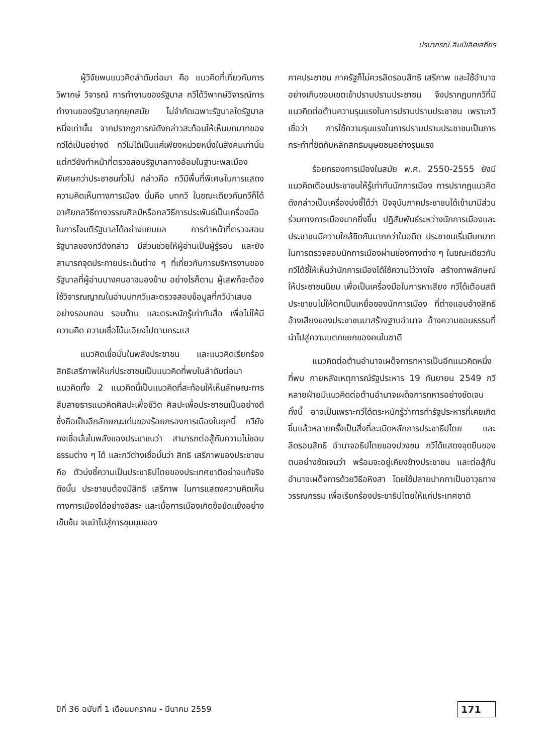ปรมาภรณ์ ลิมป์เลิศเสถียร
ผู้วิจัยพบแนวคิดลำดับต่อมา คือ แนวคิดที่เกี่ยวกับการวิพากษ์ วิจารณ์ การทำงานของรัฐบาล กวีได้วิพากษ์วิจารณ์การทำงานของรัฐบาลทุกยุคสมัย ไม่จำกัดเฉพาะรัฐบาลใดรัฐบาลหนึ่งเท่านั้น จากปรากฏการณ์ดังกล่าวสะท้อนให้เห็นบทบาทของกวีได้เป็นอย่างดี กวีไม่ได้เป็นแค่เพียงหน่วยหนึ่งในสังคมเท่านั้น แต่กวียังทำหน้าที่ตรวจสอบรัฐบาลทางอ้อมในฐานะพลเมืองพิเศษกว่าประชาชนทั่วไป กล่าวคือ กวีมีพื้นที่พิเศษในการแสดงความคิดเห็นทางการเมือง นั่นคือ บทกวี ในขณะเดียวกันกวีก็ได้อาศัยกลวิธีทางวรรณศิลป์หรือกลวิธีการประพันธ์เป็นเครื่องมือในการโจมตีรัฐบาลได้อย่างแยบยล การทำหน้าที่ตรวจสอบรัฐบาลของกวีดังกล่าว มีส่วนช่วยให้ผู้อ่านเป็นผู้รู้รอบ และยังสามารถจุดประกายประเด็นต่าง ๆ ที่เกี่ยวกับการบริหารงานของรัฐบาลที่ผู้อ่านบางคนอาจมองข้าม อย่างไรก็ตาม ผู้เสพก็จะต้องใช้วิจารณญาณในอ่านบทกวีและตรวจสอบข้อมูลที่กวีนำเสนออย่างรอบคอบ รอบด้าน และตระหนักรู้เท่าทันสื่อ เพื่อไม่ให้มีความคิด ความเชื่อโน้มเอียงไปตามกระแส
แนวคิดเชื่อมั่นในพลังประชาชน และแนวคิดเรียกร้องสิทธิเสรีภาพให้แก่ประชาชนเป็นแนวคิดที่พบในลำดับต่อมา แนวคิดทั้ง 2 แนวคิดนี้เป็นแนวคิดที่สะท้อนให้เห็นลักษณะการสืบสายธารแนวคิดศิลปะเพื่อชีวิต ศิลปะเพื่อประชาชนเป็นอย่างดี ซึ่งถือเป็นอีกลักษณะเด่นของร้อยกรองการเมืองในยุคนี้ กวียังคงเชื่อมั่นในพลังของประชาชนว่า สามารถต่อสู้กับความไม่ชอบธรรมต่าง ๆ ได้ และกวีต่างเชื่อมั่นว่า สิทธิ เสรีภาพของประชาชน คือ ตัวบ่งชี้ความเป็นประชาธิปไตยของประเทศชาติอย่างแท้จริง ดังนั้น ประชาชนต้องมีสิทธิ เสรีภาพ ในการแสดงความคิดเห็นทางการเมืองได้อย่างอิสระ และเมื่อการเมืองเกิดข้อขัดแย้งอย่างเข้มข้น จนนำไปสู่การชุมนุมของ
ภาคประชาชน ภาครัฐก็ไม่ควรลิดรอนสิทธิ เสรีภาพ และใช้อำนาจอย่างเกินขอบเขตเข้าปราบปรามประชาชน จึงปรากฏบทกวีที่มีแนวคิดต่อต้านความรุนแรงในการปราบปรามประชาชน เพราะกวีเชื่อว่า การใช้ความรุนแรงในการปราบปรามประชาชนเป็นการกระทำที่ขัดกับหลักสิทธิมนุษยชนอย่างรุนแรง
ร้อยกรองการเมืองในสมัย พ.ศ. 2550-2555 ยังมีแนวคิดเตือนประชาชนให้รู้เท่าทันนักการเมือง การปรากฏแนวคิดดังกล่าวเป็นเครื่องบ่งชี้ได้ว่า ปัจจุบันภาคประชาชนได้เข้ามามีส่วนร่วมทางการเมืองมากยิ่งขึ้น ปฏิสัมพันธ์ระหว่างนักการเมืองและประชาชนมีความใกล้ชิดกันมากกว่าในอดีต ประชาชนเริ่มมีบทบาทในการตรวจสอบนักการเมืองผ่านช่องทางต่าง ๆ ในขณะเดียวกัน กวีได้ชี้ให้เห็นว่านักการเมืองได้ใช้ความไว้วางใจ สร้างภาพลักษณ์ให้ประชาชนนิยม เพื่อเป็นเครื่องมือในการหาเสียง กวีได้เตือนสติประชาชนไม่ให้ตกเป็นเหยื่อของนักการเมือง ที่ต่างแอบอ้างสิทธิอ้างเสียงของประชาชนมาสร้างฐานอำนาจ อ้างความชอบธรรมที่นำไปสู่ความแตกแยกของคนในชาติ
แนวคิดต่อต้านอำนาจเผด็จการทหารเป็นอีกแนวคิดหนึ่งที่พบ ภายหลังเหตุการณ์รัฐประหาร 19 กันยายน 2549 กวีหลายฝ่ายมีแนวคิดต่อต้านอำนาจเผด็จการทหารอย่างชัดเจน ทั้งนี้ อาจเป็นเพราะกวีได้ตระหนักรู้ว่าการทำรัฐประหารที่เคยเกิดขึ้นแล้วหลายครั้งเป็นสิ่งที่ละเมิดหลักการประชาธิปไตย และลิดรอนสิทธิ อำนาจอธิปไตยของปวงชน กวีได้แสดงจุดยืนของตนอย่างชัดเจนว่า พร้อมจะอยู่เคียงข้างประชาชน และต่อสู้กับอำนาจเผด็จการด้วยวิธีอหิงสา โดยใช้ปลายปากกาเป็นอาวุธทางวรรณกรรม เพื่อเรียกร้องประชาธิปไตยให้แก่ประเทศชาติ
ปีที่ 36 ฉบับที่ 1 เดือนมกราคม - มีนาคม 2559 171